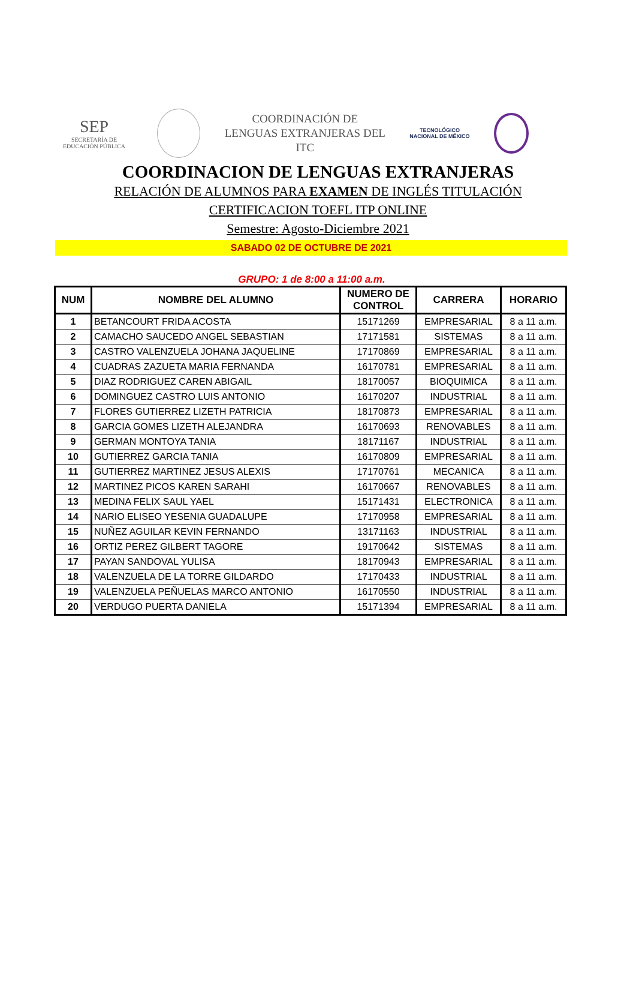SEP
SECRETARÍA DE
EDUCACIÓN PÚBLICA
COORDINACIÓN DE
LENGUAS EXTRANJERAS DEL
ITC
TECNOLÓGICO
NACIONAL DE MÉXICO
COORDINACION DE LENGUAS EXTRANJERAS
RELACIÓN DE ALUMNOS PARA EXAMEN DE INGLÉS TITULACIÓN
CERTIFICACION TOEFL ITP ONLINE
Semestre: Agosto-Diciembre 2021
SABADO 02 DE OCTUBRE DE 2021
GRUPO: 1 de 8:00 a 11:00 a.m.
| NUM | NOMBRE DEL ALUMNO | NUMERO DE CONTROL | CARRERA | HORARIO |
| --- | --- | --- | --- | --- |
| 1 | BETANCOURT FRIDA ACOSTA | 15171269 | EMPRESARIAL | 8 a 11 a.m. |
| 2 | CAMACHO SAUCEDO ANGEL SEBASTIAN | 17171581 | SISTEMAS | 8 a 11 a.m. |
| 3 | CASTRO VALENZUELA JOHANA JAQUELINE | 17170869 | EMPRESARIAL | 8 a 11 a.m. |
| 4 | CUADRAS ZAZUETA MARIA FERNANDA | 16170781 | EMPRESARIAL | 8 a 11 a.m. |
| 5 | DIAZ RODRIGUEZ CAREN ABIGAIL | 18170057 | BIOQUIMICA | 8 a 11 a.m. |
| 6 | DOMINGUEZ CASTRO LUIS ANTONIO | 16170207 | INDUSTRIAL | 8 a 11 a.m. |
| 7 | FLORES GUTIERREZ LIZETH PATRICIA | 18170873 | EMPRESARIAL | 8 a 11 a.m. |
| 8 | GARCIA GOMES LIZETH ALEJANDRA | 16170693 | RENOVABLES | 8 a 11 a.m. |
| 9 | GERMAN MONTOYA TANIA | 18171167 | INDUSTRIAL | 8 a 11 a.m. |
| 10 | GUTIERREZ GARCIA TANIA | 16170809 | EMPRESARIAL | 8 a 11 a.m. |
| 11 | GUTIERREZ MARTINEZ JESUS ALEXIS | 17170761 | MECANICA | 8 a 11 a.m. |
| 12 | MARTINEZ PICOS KAREN SARAHI | 16170667 | RENOVABLES | 8 a 11 a.m. |
| 13 | MEDINA FELIX SAUL YAEL | 15171431 | ELECTRONICA | 8 a 11 a.m. |
| 14 | NARIO ELISEO YESENIA GUADALUPE | 17170958 | EMPRESARIAL | 8 a 11 a.m. |
| 15 | NUÑEZ AGUILAR KEVIN FERNANDO | 13171163 | INDUSTRIAL | 8 a 11 a.m. |
| 16 | ORTIZ PEREZ GILBERT TAGORE | 19170642 | SISTEMAS | 8 a 11 a.m. |
| 17 | PAYAN SANDOVAL YULISA | 18170943 | EMPRESARIAL | 8 a 11 a.m. |
| 18 | VALENZUELA DE LA TORRE GILDARDO | 17170433 | INDUSTRIAL | 8 a 11 a.m. |
| 19 | VALENZUELA PEÑUELAS MARCO ANTONIO | 16170550 | INDUSTRIAL | 8 a 11 a.m. |
| 20 | VERDUGO PUERTA DANIELA | 15171394 | EMPRESARIAL | 8 a 11 a.m. |